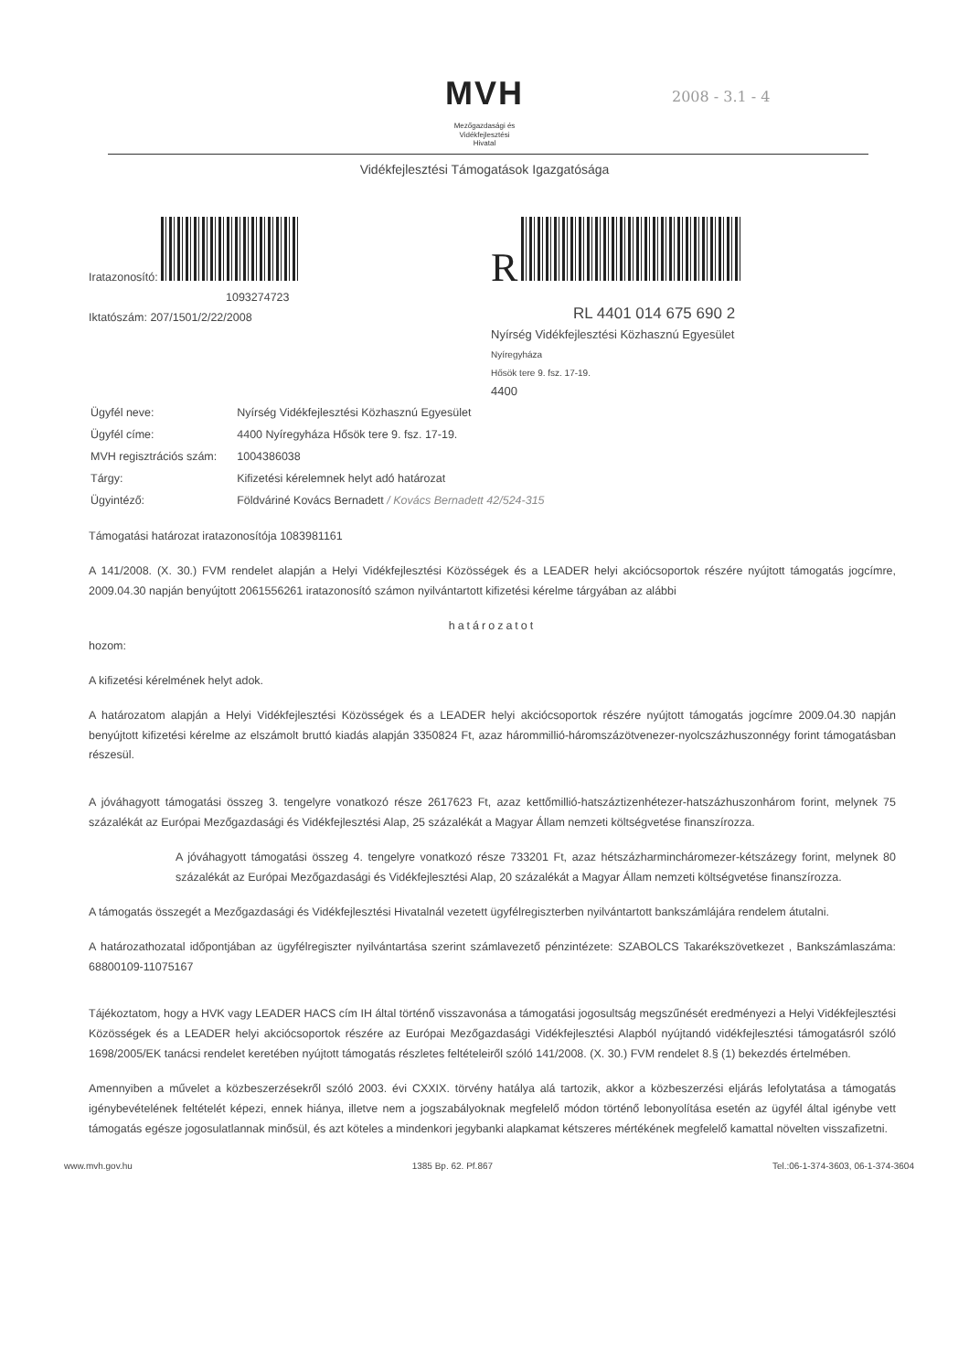2008 - 3.1 - 4
MVH
Mezőgazdasági és
Vidékfejlesztési
Hivatal
Vidékfejlesztési Támogatások Igazgatósága
Iratazonosító:
1093274723
Iktatószám: 207/1501/2/22/2008
R
RL 4401 014 675 690 2
Nyírség Vidékfejlesztési Közhasznú Egyesület
Nyíregyháza
Hősök tere 9. fsz. 17-19.
4400
| Ügyfél neve: | Nyírség Vidékfejlesztési Közhasznú Egyesület |
| Ügyfél címe: | 4400 Nyíregyháza Hősök tere 9. fsz. 17-19. |
| MVH regisztrációs szám: | 1004386038 |
| Tárgy: | Kifizetési kérelemnek helyt adó határozat |
| Ügyintéző: | Földváriné Kovács Bernadett / Kovács Bernadett 42/524-315 |
Támogatási határozat iratazonosítója 1083981161
A 141/2008. (X. 30.) FVM rendelet alapján a Helyi Vidékfejlesztési Közösségek és a LEADER helyi akciócsoportok részére nyújtott támogatás jogcímre, 2009.04.30 napján benyújtott 2061556261 iratazonosító számon nyilvántartott kifizetési kérelme tárgyában az alábbi
határozatot
hozom:
A kifizetési kérelmének helyt adok.
A határozatom alapján a Helyi Vidékfejlesztési Közösségek és a LEADER helyi akciócsoportok részére nyújtott támogatás jogcímre 2009.04.30 napján benyújtott kifizetési kérelme az elszámolt bruttó kiadás alapján 3350824 Ft, azaz hárommillió-háromszázötvenezer-nyolcszázhuszonnégy forint támogatásban részesül.
A jóváhagyott támogatási összeg 3. tengelyre vonatkozó része 2617623 Ft, azaz kettőmillió-hatszáztizenhétezer-hatszázhuszonhárom forint, melynek 75 százalékát az Európai Mezőgazdasági és Vidékfejlesztési Alap, 25 százalékát a Magyar Állam nemzeti költségvetése finanszírozza.
A jóváhagyott támogatási összeg 4. tengelyre vonatkozó része 733201 Ft, azaz hétszázharmincháromezer-kétszázegy forint, melynek 80 százalékát az Európai Mezőgazdasági és Vidékfejlesztési Alap, 20 százalékát a Magyar Állam nemzeti költségvetése finanszírozza.
A támogatás összegét a Mezőgazdasági és Vidékfejlesztési Hivatalnál vezetett ügyfélregiszterben nyilvántartott bankszámlájára rendelem átutalni.
A határozathozatal időpontjában az ügyfélregiszter nyilvántartása szerint számlavezető pénzintézete: SZABOLCS Takarékszövetkezet , Bankszámlaszáma: 68800109-11075167
Tájékoztatom, hogy a HVK vagy LEADER HACS cím IH által történő visszavonása a támogatási jogosultság megszűnését eredményezi a Helyi Vidékfejlesztési Közösségek és a LEADER helyi akciócsoportok részére az Európai Mezőgazdasági Vidékfejlesztési Alapból nyújtandó vidékfejlesztési támogatásról szóló 1698/2005/EK tanácsi rendelet keretében nyújtott támogatás részletes feltételeiről szóló 141/2008. (X. 30.) FVM rendelet 8.§ (1) bekezdés értelmében.
Amennyiben a művelet a közbeszerzésekről szóló 2003. évi CXXIX. törvény hatálya alá tartozik, akkor a közbeszerzési eljárás lefolytatása a támogatás igénybevételének feltételét képezi, ennek hiánya, illetve nem a jogszabályoknak megfelelő módon történő lebonyolítása esetén az ügyfél által igénybe vett támogatás egésze jogosulatlannak minősül, és azt köteles a mindenkori jegybanki alapkamat kétszeres mértékének megfelelő kamattal növelten visszafizetni.
www.mvh.gov.hu 1385 Bp. 62. Pf.867 Tel.:06-1-374-3603, 06-1-374-3604